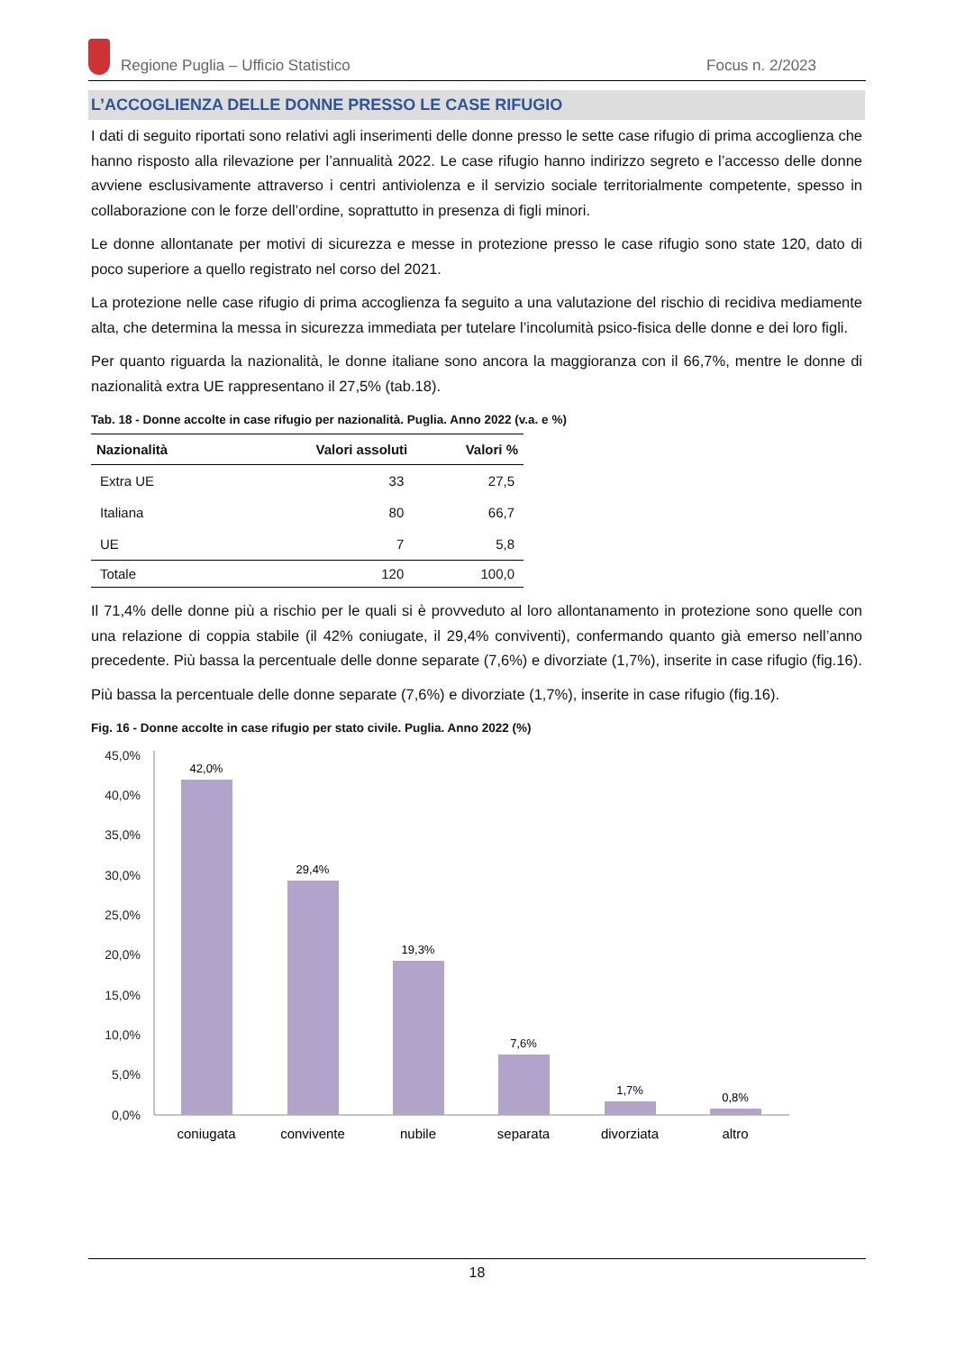Regione Puglia – Ufficio Statistico Focus n. 2/2023
L’ACCOGLIENZA DELLE DONNE PRESSO LE CASE RIFUGIO
I dati di seguito riportati sono relativi agli inserimenti delle donne presso le sette case rifugio di prima accoglienza che hanno risposto alla rilevazione per l’annualità 2022. Le case rifugio hanno indirizzo segreto e l’accesso delle donne avviene esclusivamente attraverso i centri antiviolenza e il servizio sociale territorialmente competente, spesso in collaborazione con le forze dell’ordine, soprattutto in presenza di figli minori.
Le donne allontanate per motivi di sicurezza e messe in protezione presso le case rifugio sono state 120, dato di poco superiore a quello registrato nel corso del 2021.
La protezione nelle case rifugio di prima accoglienza fa seguito a una valutazione del rischio di recidiva mediamente alta, che determina la messa in sicurezza immediata per tutelare l’incolumità psico-fisica delle donne e dei loro figli.
Per quanto riguarda la nazionalità, le donne italiane sono ancora la maggioranza con il 66,7%, mentre le donne di nazionalità extra UE rappresentano il 27,5% (tab.18).
Tab. 18 - Donne accolte in case rifugio per nazionalità. Puglia. Anno 2022 (v.a. e %)
| Nazionalità | Valori assoluti | Valori % |
| --- | --- | --- |
| Extra UE | 33 | 27,5 |
| Italiana | 80 | 66,7 |
| UE | 7 | 5,8 |
| Totale | 120 | 100,0 |
Il 71,4% delle donne più a rischio per le quali si è provveduto al loro allontanamento in protezione sono quelle con una relazione di coppia stabile (il 42% coniugate, il 29,4% conviventi), confermando quanto già emerso nell’anno precedente. Più bassa la percentuale delle donne separate (7,6%) e divorziate (1,7%), inserite in case rifugio (fig.16).
Più bassa la percentuale delle donne separate (7,6%) e divorziate (1,7%), inserite in case rifugio (fig.16).
Fig. 16 - Donne accolte in case rifugio per stato civile. Puglia. Anno 2022 (%)
45,0%
40,0%
35,0%
30,0%
25,0%
20,0%
15,0%
10,0%
5,0%
0,0%
42,0%
29,4%
19,3%
7,6%
1,7%
0,8%
coniugata
convivente
nubile
separata
divorziata
altro
18